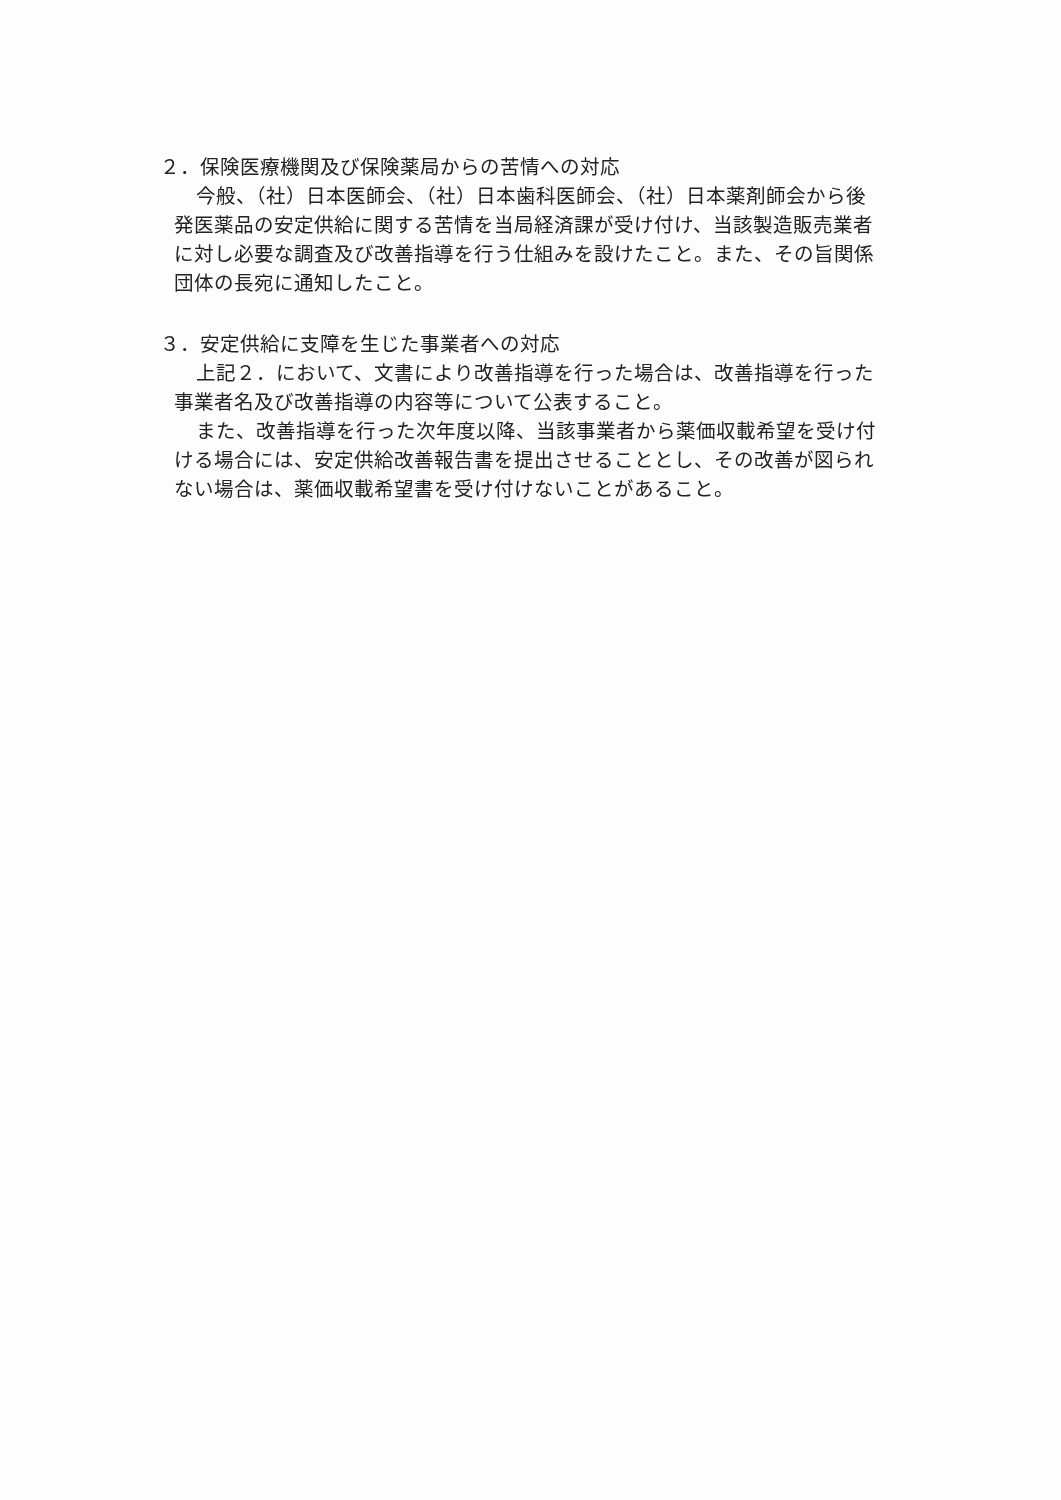２．保険医療機関及び保険薬局からの苦情への対応
今般、（社）日本医師会、（社）日本歯科医師会、（社）日本薬剤師会から後発医薬品の安定供給に関する苦情を当局経済課が受け付け、当該製造販売業者に対し必要な調査及び改善指導を行う仕組みを設けたこと。また、その旨関係団体の長宛に通知したこと。
３．安定供給に支障を生じた事業者への対応
上記２．において、文書により改善指導を行った場合は、改善指導を行った事業者名及び改善指導の内容等について公表すること。
また、改善指導を行った次年度以降、当該事業者から薬価収載希望を受け付ける場合には、安定供給改善報告書を提出させることとし、その改善が図られない場合は、薬価収載希望書を受け付けないことがあること。